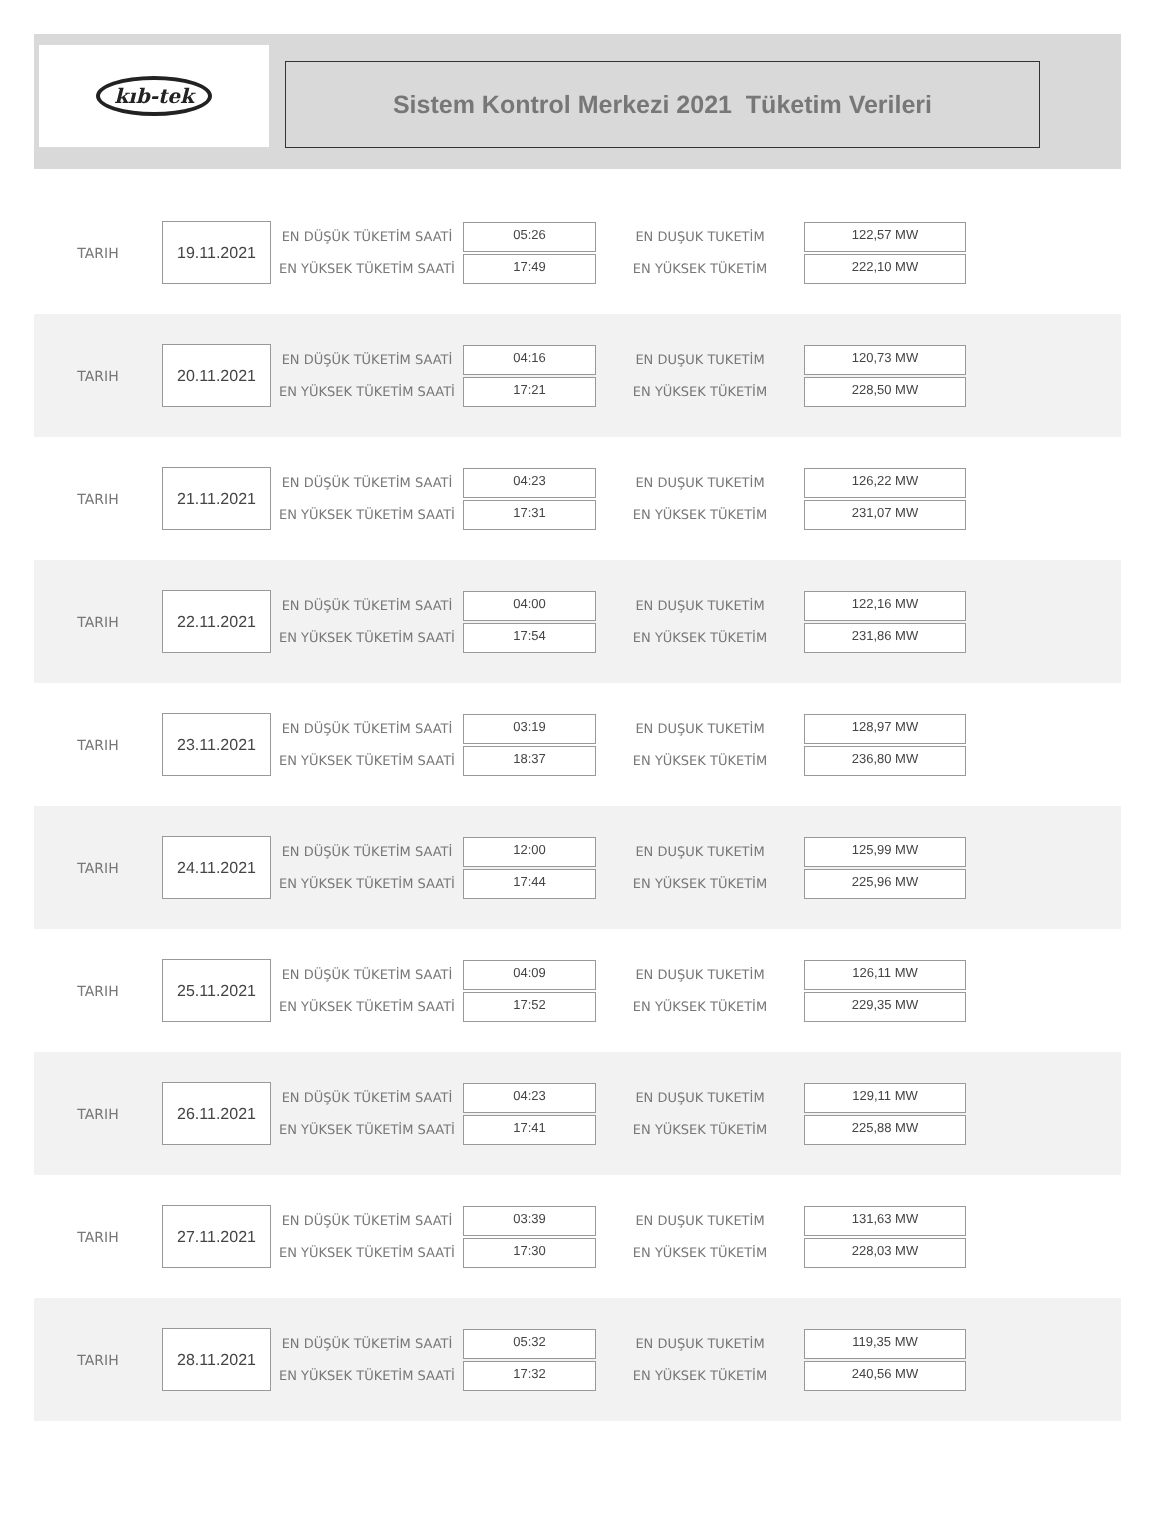kıb-tek
Sistem Kontrol Merkezi 2021 Tüketim Verileri
TARIH
19.11.2021
EN DÜŞÜK TÜKETİM SAATİ
EN YÜKSEK TÜKETİM SAATİ
05:26
17:49
EN DUŞUK TUKETİM
EN YÜKSEK TÜKETİM
122,57 MW
222,10 MW
TARIH
20.11.2021
EN DÜŞÜK TÜKETİM SAATİ
EN YÜKSEK TÜKETİM SAATİ
04:16
17:21
EN DUŞUK TUKETİM
EN YÜKSEK TÜKETİM
120,73 MW
228,50 MW
TARIH
21.11.2021
EN DÜŞÜK TÜKETİM SAATİ
EN YÜKSEK TÜKETİM SAATİ
04:23
17:31
EN DUŞUK TUKETİM
EN YÜKSEK TÜKETİM
126,22 MW
231,07 MW
TARIH
22.11.2021
EN DÜŞÜK TÜKETİM SAATİ
EN YÜKSEK TÜKETİM SAATİ
04:00
17:54
EN DUŞUK TUKETİM
EN YÜKSEK TÜKETİM
122,16 MW
231,86 MW
TARIH
23.11.2021
EN DÜŞÜK TÜKETİM SAATİ
EN YÜKSEK TÜKETİM SAATİ
03:19
18:37
EN DUŞUK TUKETİM
EN YÜKSEK TÜKETİM
128,97 MW
236,80 MW
TARIH
24.11.2021
EN DÜŞÜK TÜKETİM SAATİ
EN YÜKSEK TÜKETİM SAATİ
12:00
17:44
EN DUŞUK TUKETİM
EN YÜKSEK TÜKETİM
125,99 MW
225,96 MW
TARIH
25.11.2021
EN DÜŞÜK TÜKETİM SAATİ
EN YÜKSEK TÜKETİM SAATİ
04:09
17:52
EN DUŞUK TUKETİM
EN YÜKSEK TÜKETİM
126,11 MW
229,35 MW
TARIH
26.11.2021
EN DÜŞÜK TÜKETİM SAATİ
EN YÜKSEK TÜKETİM SAATİ
04:23
17:41
EN DUŞUK TUKETİM
EN YÜKSEK TÜKETİM
129,11 MW
225,88 MW
TARIH
27.11.2021
EN DÜŞÜK TÜKETİM SAATİ
EN YÜKSEK TÜKETİM SAATİ
03:39
17:30
EN DUŞUK TUKETİM
EN YÜKSEK TÜKETİM
131,63 MW
228,03 MW
TARIH
28.11.2021
EN DÜŞÜK TÜKETİM SAATİ
EN YÜKSEK TÜKETİM SAATİ
05:32
17:32
EN DUŞUK TUKETİM
EN YÜKSEK TÜKETİM
119,35 MW
240,56 MW